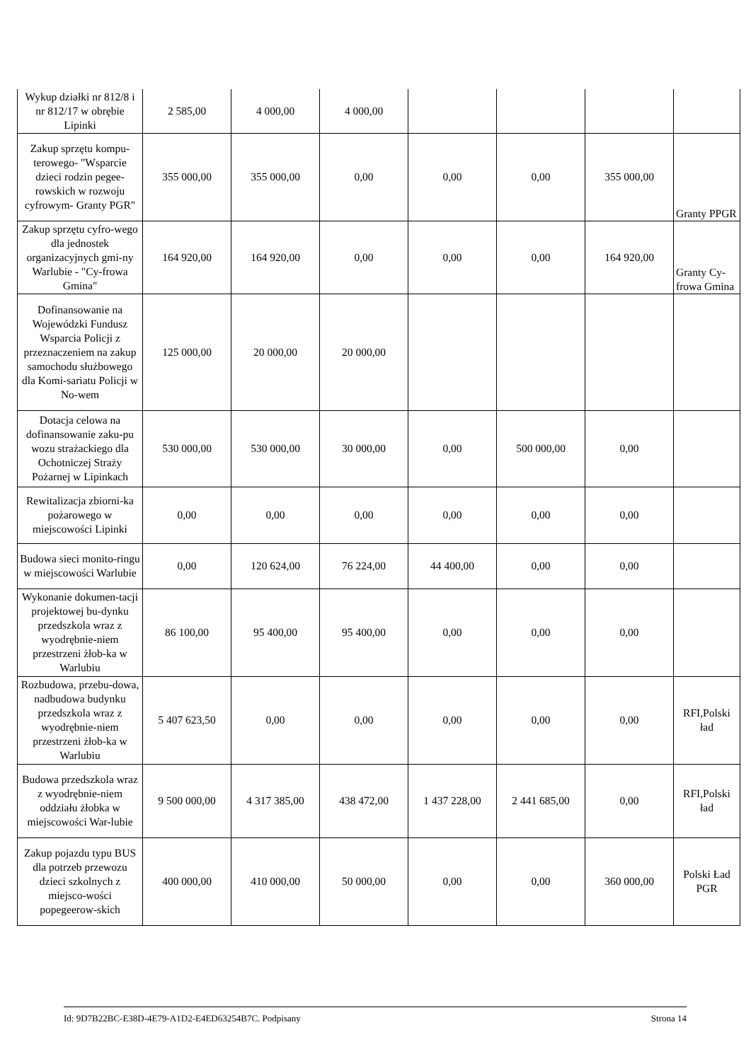| Wykup działki nr 812/8 i nr 812/17 w obrębie Lipinki | 2 585,00 | 4 000,00 | 4 000,00 | | | | |
| Zakup sprzętu kompu-terowego- "Wsparcie dzieci rodzin pegee-rowskich w rozwoju cyfrowym- Granty PGR" | 355 000,00 | 355 000,00 | 0,00 | 0,00 | 0,00 | 355 000,00 | Granty PPGR |
| Zakup sprzętu cyfro-wego dla jednostek organizacyjnych gmi-ny Warlubie - "Cy-frowa Gmina" | 164 920,00 | 164 920,00 | 0,00 | 0,00 | 0,00 | 164 920,00 | Granty Cy-frowa Gmina |
| Dofinansowanie na Wojewódzki Fundusz Wsparcia Policji z przeznaczeniem na zakup samochodu służbowego dla Komi-sariatu Policji w No-wem | 125 000,00 | 20 000,00 | 20 000,00 | | | | |
| Dotacja celowa na dofinansowanie zaku-pu wozu strażackiego dla Ochotniczej Straży Pożarnej w Lipinkach | 530 000,00 | 530 000,00 | 30 000,00 | 0,00 | 500 000,00 | 0,00 | |
| Rewitalizacja zbiorni-ka pożarowego w miejscowości Lipinki | 0,00 | 0,00 | 0,00 | 0,00 | 0,00 | 0,00 | |
| Budowa sieci monito-ringu w miejscowości Warlubie | 0,00 | 120 624,00 | 76 224,00 | 44 400,00 | 0,00 | 0,00 | |
| Wykonanie dokumen-tacji projektowej bu-dynku przedszkola wraz z wyodrębnie-niem przestrzeni żłob-ka w Warlubiu | 86 100,00 | 95 400,00 | 95 400,00 | 0,00 | 0,00 | 0,00 | |
| Rozbudowa, przebu-dowa, nadbudowa budynku przedszkola wraz z wyodrębnie-niem przestrzeni żłob-ka w Warlubiu | 5 407 623,50 | 0,00 | 0,00 | 0,00 | 0,00 | 0,00 | RFI,Polski ład |
| Budowa przedszkola wraz z wyodrębnie-niem oddziału żłobka w miejscowości War-lubie | 9 500 000,00 | 4 317 385,00 | 438 472,00 | 1 437 228,00 | 2 441 685,00 | 0,00 | RFI,Polski ład |
| Zakup pojazdu typu BUS dla potrzeb przewozu dzieci szkolnych z miejsco-wości popegeerow-skich | 400 000,00 | 410 000,00 | 50 000,00 | 0,00 | 0,00 | 360 000,00 | Polski Ład PGR |
Id: 9D7B22BC-E38D-4E79-A1D2-E4ED63254B7C. Podpisany Strona 14